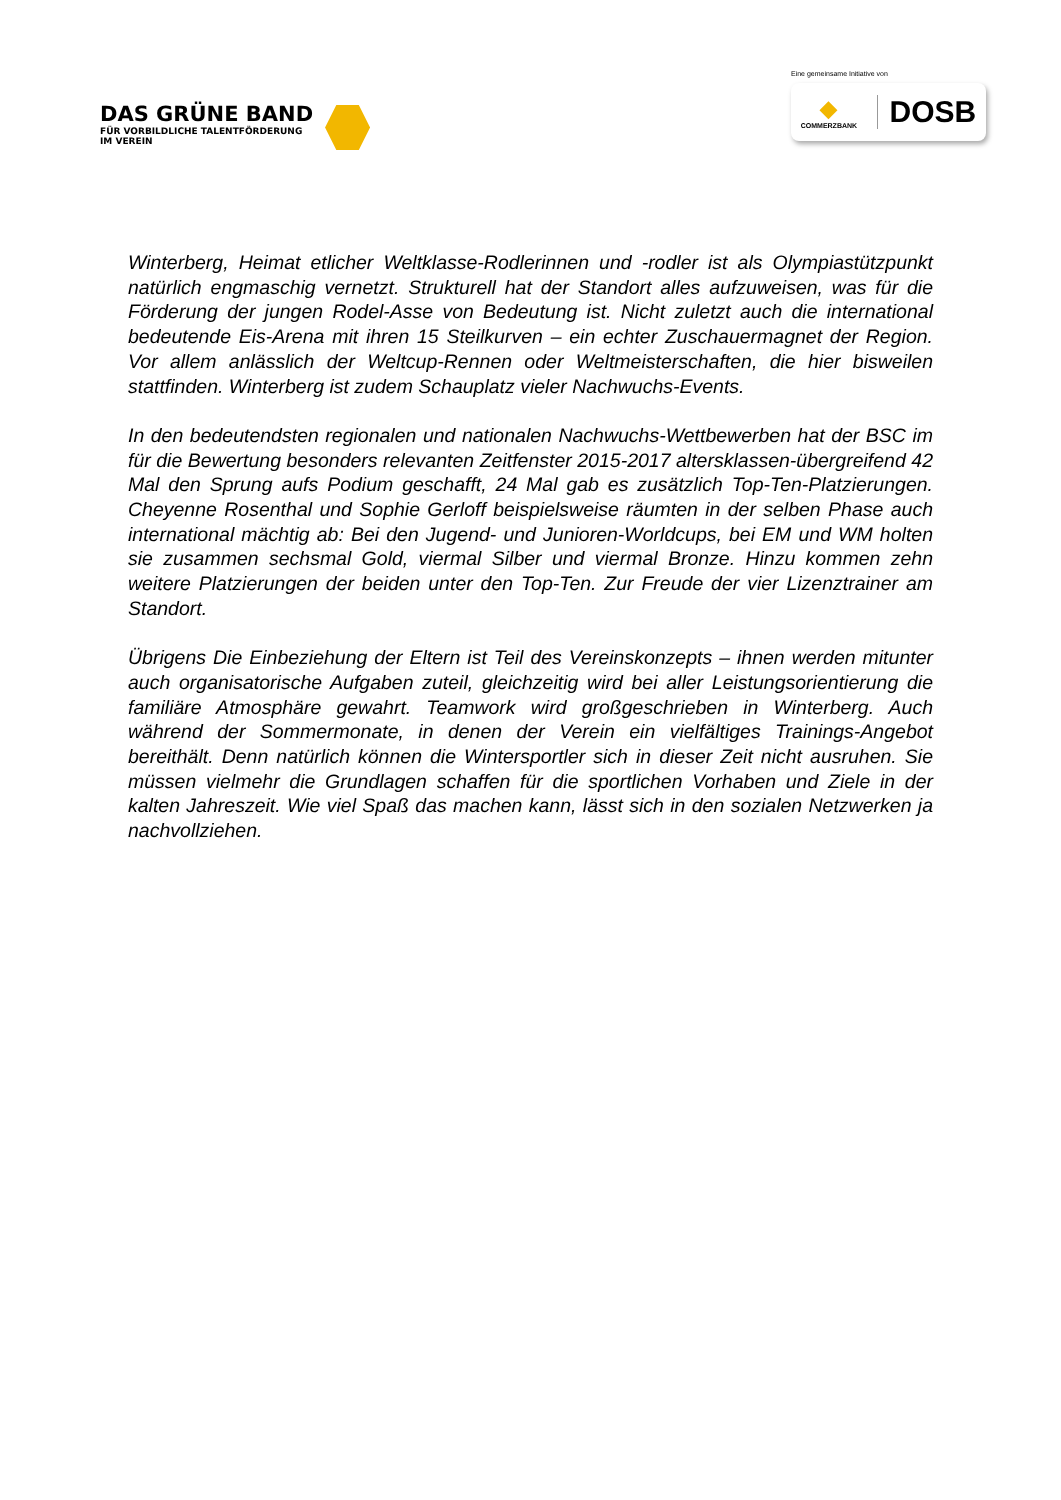DAS GRÜNE BAND
FÜR VORBILDLICHE TALENTFÖRDERUNG
IM VEREIN
Eine gemeinsame Initiative von
◆
COMMERZBANK
DOSB
Winterberg, Heimat etlicher Weltklasse-Rodlerinnen und -rodler ist als Olympiastützpunkt natürlich engmaschig vernetzt. Strukturell hat der Standort alles aufzuweisen, was für die Förderung der jungen Rodel-Asse von Bedeutung ist. Nicht zuletzt auch die international bedeutende Eis-Arena mit ihren 15 Steilkurven – ein echter Zuschauermagnet der Region. Vor allem anlässlich der Weltcup-Rennen oder Weltmeisterschaften, die hier bisweilen stattfinden. Winterberg ist zudem Schauplatz vieler Nachwuchs-Events.
In den bedeutendsten regionalen und nationalen Nachwuchs-Wettbewerben hat der BSC im für die Bewertung besonders relevanten Zeitfenster 2015-2017 altersklassen-übergreifend 42 Mal den Sprung aufs Podium geschafft, 24 Mal gab es zusätzlich Top-Ten-Platzierungen. Cheyenne Rosenthal und Sophie Gerloff beispielsweise räumten in der selben Phase auch international mächtig ab: Bei den Jugend- und Junioren-Worldcups, bei EM und WM holten sie zusammen sechsmal Gold, viermal Silber und viermal Bronze. Hinzu kommen zehn weitere Platzierungen der beiden unter den Top-Ten. Zur Freude der vier Lizenztrainer am Standort.
Übrigens Die Einbeziehung der Eltern ist Teil des Vereinskonzepts – ihnen werden mitunter auch organisatorische Aufgaben zuteil, gleichzeitig wird bei aller Leistungsorientierung die familiäre Atmosphäre gewahrt. Teamwork wird großgeschrieben in Winterberg. Auch während der Sommermonate, in denen der Verein ein vielfältiges Trainings-Angebot bereithält. Denn natürlich können die Wintersportler sich in dieser Zeit nicht ausruhen. Sie müssen vielmehr die Grundlagen schaffen für die sportlichen Vorhaben und Ziele in der kalten Jahreszeit. Wie viel Spaß das machen kann, lässt sich in den sozialen Netzwerken ja nachvollziehen.